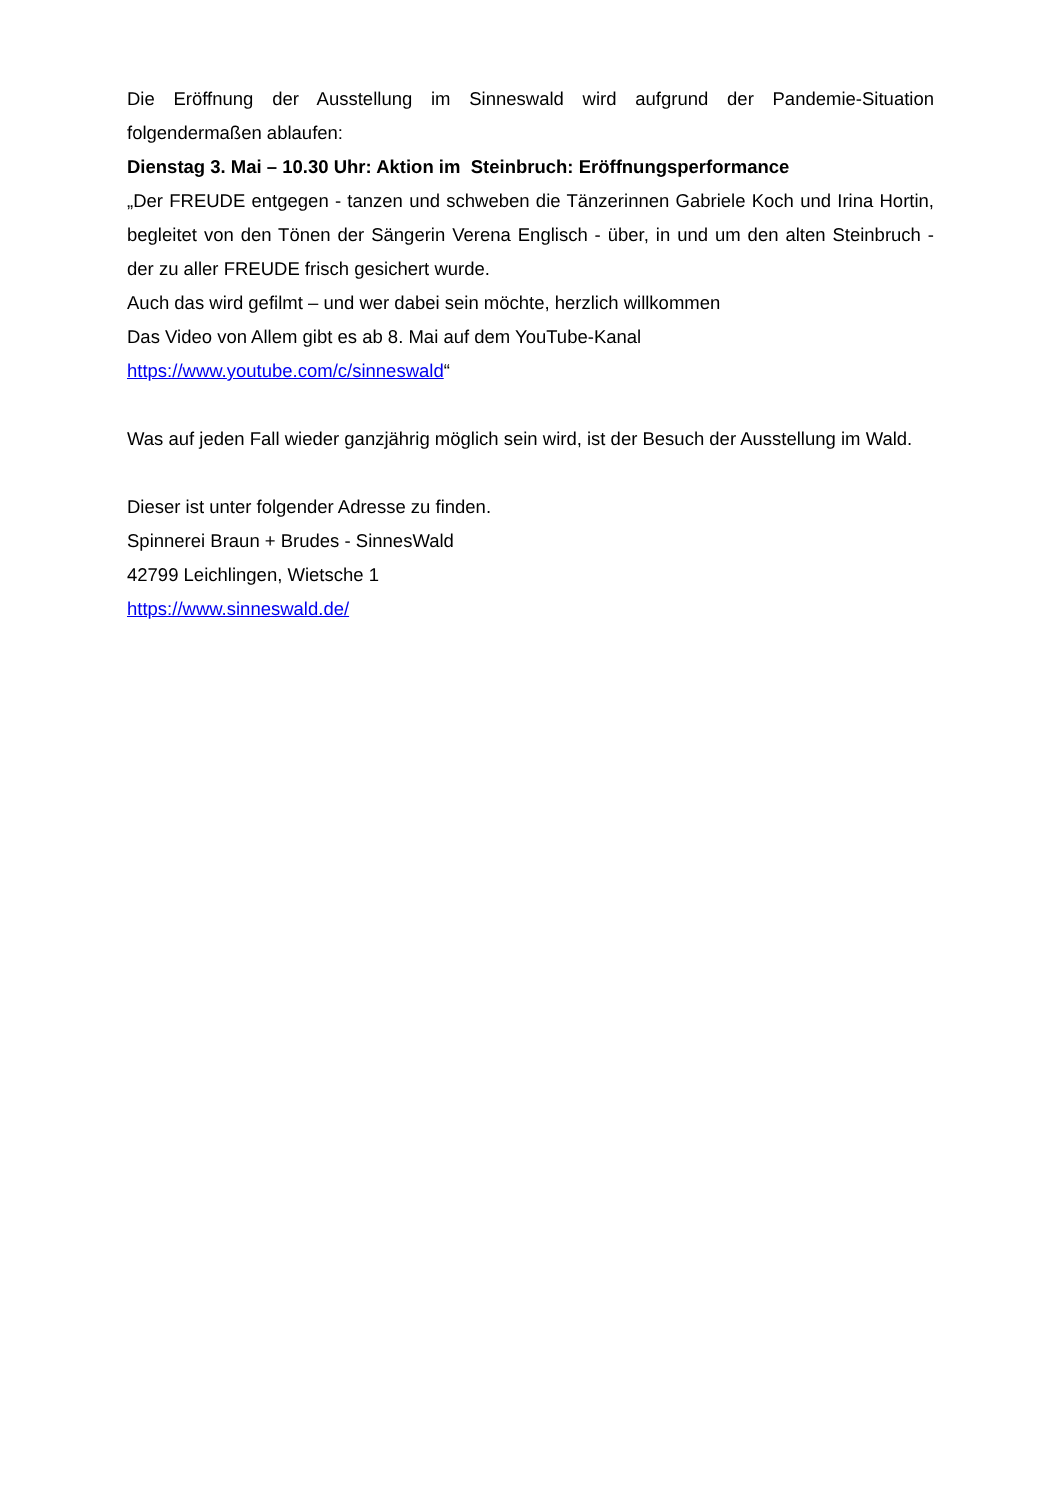Die Eröffnung der Ausstellung im Sinneswald wird aufgrund der Pandemie-Situation folgendermaßen ablaufen:
Dienstag 3. Mai – 10.30 Uhr: Aktion im Steinbruch: Eröffnungsperformance
„Der FREUDE entgegen - tanzen und schweben die Tänzerinnen Gabriele Koch und Irina Hortin, begleitet von den Tönen der Sängerin Verena Englisch - über, in und um den alten Steinbruch - der zu aller FREUDE frisch gesichert wurde.
Auch das wird gefilmt – und wer dabei sein möchte, herzlich willkommen
Das Video von Allem gibt es ab 8. Mai auf dem YouTube-Kanal
https://www.youtube.com/c/sinneswald“
Was auf jeden Fall wieder ganzjährig möglich sein wird, ist der Besuch der Ausstellung im Wald.
Dieser ist unter folgender Adresse zu finden.
Spinnerei Braun + Brudes - SinnesWald
42799 Leichlingen, Wietsche 1
https://www.sinneswald.de/